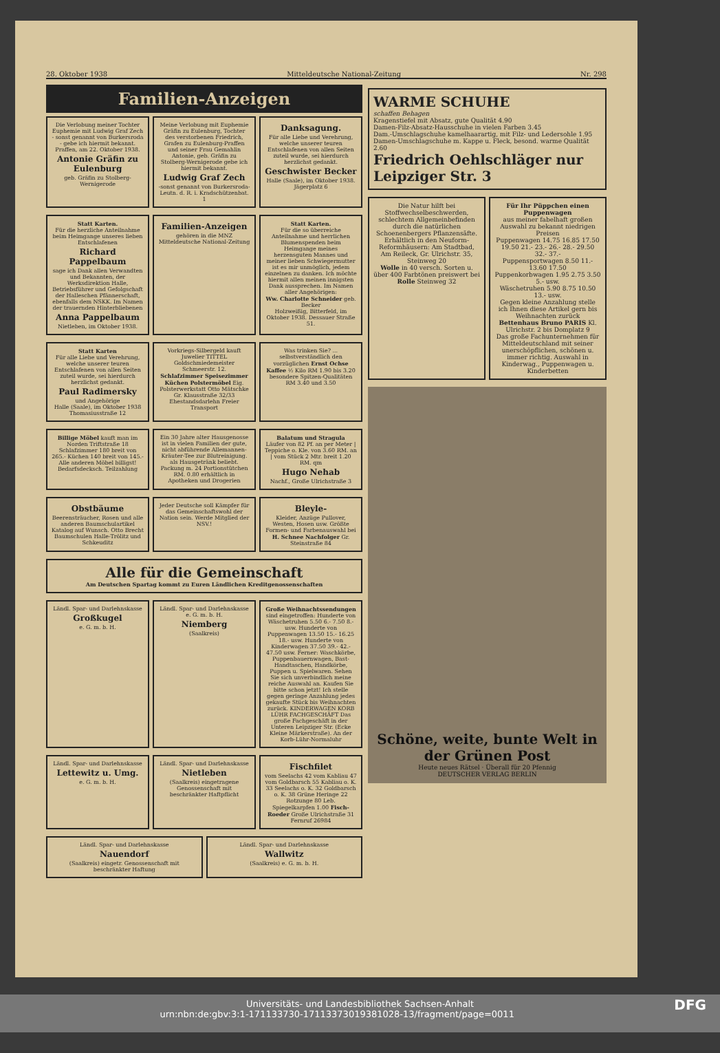28. Oktober 1938 Mitteldeutsche National-Zeitung Nr. 298
Familien-Anzeigen
Die Verlobung meiner Tochter Euphemie mit Ludwig Graf Zech - sonst genannt von Burkersroda - gebe ich hiermit bekannt.
Praffen, am 22. Oktober 1938.
Antonie Gräfin zu Eulenburg
geb. Gräfin zu Stolberg-Wernigerode
Meine Verlobung mit Euphemie Gräfin zu Eulenburg, Tochter des verstorbenen Friedrich, Grafen zu Eulenburg-Praffen und seiner Frau Gemahlin Antonie, geb. Gräfin zu Stolberg-Wernigerode gebe ich hiermit bekannt.
Ludwig Graf Zech
-sonst genannt von Burkersroda- Leutn. d. R. i. Kradschützenbat. 1
Danksagung.
Für alle Liebe und Verehrung, welche unserer teuren Entschlafenen von allen Seiten zuteil wurde, sei hierdurch herzlichst gedankt.
Geschwister Becker
Halle (Saale), im Oktober 1938. Jägerplatz 6
Statt Karten.
Für die herzliche Anteilnahme beim Heimgange unseres lieben Entschlafenen
Richard Pappelbaum
sage ich Dank allen Verwandten und Bekannten, der Werksdirektion Halle, Betriebsführer und Gefolgschaft der Halleschen Pfännerschaft, ebenfalls dem NSKK. Im Namen der trauernden Hinterbliebenen
Anna Pappelbaum
Nietleben, im Oktober 1938.
Familien-Anzeigen
gehören in die MNZ Mitteldeutsche National-Zeitung
Statt Karten.
Für die so überreiche Anteilnahme und herrlichen Blumenspenden beim Heimgange meines herzensguten Mannes und meiner lieben Schwiegermutter ist es mir unmöglich, jedem einzelnen zu danken. Ich möchte hiermit allen meinen innigsten Dank aussprechen. Im Namen aller Angehörigen:
Ww. Charlotte Schneider geb. Becker
Holzweißig, Bitterfeld, im Oktober 1938. Dessauer Straße 51.
Statt Karten
Für alle Liebe und Verehrung, welche unserer teuren Entschlafenen von allen Seiten zuteil wurde, sei hierdurch herzlichst gedankt.
Paul Radimersky
und Angehörige
Halle (Saale), im Oktober 1938 Thomasiusstraße 12
Vorkriegs-Silbergeld kauft Juwelier TITTEL Goldschmiedemeister Schmeerstr. 12.
Schlafzimmer Speisezimmer Küchen Polstermöbel Eig. Polsterwerkstatt Otto Mätschke Gr. Klausstraße 32/33 Ehestandsdarlehn Freier Transport
Was trinken Sie? ... selbstverständlich den vorzüglichen Ernst Ochse Kaffee ½ Kilo RM 1.90 bis 3.20 besondere Spitzen-Qualitäten RM 3.40 und 3.50
Billige Möbel kauft man im Norden Triftstraße 18 Schlafzimmer 180 breit von 265.- Küchen 140 breit von 145.- Alle anderen Möbel billigst! Bedarfsdecksch. Teilzahlung
Ein 30 Jahre alter Hausgenosse ist in vielen Familien der gute, nicht abführende Allemannen-Kräuter-Tee zur Blutreinigung. als Hausgetränk beliebt. Packung m. 24 Portionstütchen RM. 0.80 erhältlich in Apotheken und Drogerien
Balatum und Stragula
Läufer von 82 Pf. an per Meter | Teppiche o. Kle. von 3.60 RM. an | vom Stück 2 Mtr. breit 1.20 RM. qm
Hugo Nehab
Nachf., Große Ulrichstraße 3
Obstbäume
Beerensträucher, Rosen und alle anderen Baumschulartikel Katalog auf Wunsch. Otto Brecht Baumschulen Halle-Trölitz und Schkeuditz
Jeder Deutsche soll Kämpfer für das Gemeinschaftswohl der Nation sein. Werde Mitglied der NSV.!
Bleyle-
Kleider, Anzüge Pullover, Westen, Hosen usw. Größte Formen- und Farbenauswahl bei H. Schnee Nachfolger Gr. Steinstraße 84
Alle für die Gemeinschaft
Am Deutschen Spartag kommt zu Euren Ländlichen Kreditgenossenschaften
Ländl. Spar- und Darlehnskasse
Großkugel
e. G. m. b. H.
Ländl. Spar- und Darlehnskasse e. G. m. b. H.
Niemberg
(Saalkreis)
Große Weihnachtssendungen sind eingetroffen: Hunderte von Wäschetruhen 5.50 6.- 7.50 8.- usw. Hunderte von Puppenwagen 13.50 15.- 16.25 18.- usw. Hunderte von Kinderwagen 37.50 39.- 42.- 47.50 usw. Ferner: Waschkörbe, Puppenbauernwagen, Bast-Handtaschen, Handkörbe, Puppen u. Spielwaren. Sehen Sie sich unverbindlich meine reiche Auswahl an. Kaufen Sie bitte schon jetzt! Ich stelle gegen geringe Anzahlung jedes gekaufte Stück bis Weihnachten zurück. KINDERWAGEN KORB LÜHR FACHGESCHÄFT Das große Fachgeschäft in der Unteren Leipziger Str. (Ecke Kleine Märkerstraße). An der Korb-Lühr-Normaluhr
Ländl. Spar- und Darlehnskasse
Lettewitz u. Umg.
e. G. m. b. H.
Ländl. Spar- und Darlehnskasse
Nietleben
(Saalkreis) eingetragene Genossenschaft mit beschränkter Haftpflicht
Fischfilet
vom Seelachs 42 vom Kabliau 47 vom Goldbarsch 55 Kabliau o. K. 33 Seelachs o. K. 32 Goldbarsch o. K. 38 Grüne Heringe 22 Rotzunge 80 Leb. Spiegelkarpfen 1.00 Fisch-Roeder Große Ulrichstraße 31 Fernruf 26984
Ländl. Spar- und Darlehnskasse
Nauendorf
(Saalkreis) eingetr. Genossenschaft mit beschränkter Haftung
Ländl. Spar- und Darlehnskasse
Wallwitz
(Saalkreis) e. G. m. b. H.
WARME SCHUHE
schaffen Behagen
Kragenstiefel mit Absatz, gute Qualität 4.90
Damen-Filz-Absatz-Hausschuhe in vielen Farben 3.45
Dam.-Umschlagschuhe kamelhaarartig, mit Filz- und Ledersohle 1.95
Damen-Umschlagschuhe m. Kappe u. Fleck, besond. warme Qualität 2.60
Friedrich Oehlschläger nur Leipziger Str. 3
Die Natur hilft bei Stoffwechselbeschwerden, schlechtem Allgemeinbefinden durch die natürlichen Schoenenbergers Pflanzensäfte. Erhältlich in den Neuform-Reformhäusern: Am Stadtbad, Am Reileck, Gr. Ulrichstr. 35, Steinweg 20
Wolle in 40 versch. Sorten u. über 400 Farbtönen preiswert bei Rolle Steinweg 32
Für Ihr Püppchen einen Puppenwagen
aus meiner fabelhaft großen Auswahl zu bekannt niedrigen Preisen
Puppenwagen 14.75 16.85 17.50 19.50 21.- 23.- 26.- 28.- 29.50 32.- 37.-
Puppensportwagen 8.50 11.- 13.60 17.50
Puppenkorbwagen 1.95 2.75 3.50 5.- usw.
Wäschetruhen 5.90 8.75 10.50 13.- usw.
Gegen kleine Anzahlung stelle ich Ihnen diese Artikel gern bis Weihnachten zurück
Bettenhaus Bruno PARIS Kl. Ulrichstr. 2 bis Domplatz 9
Das große Fachunternehmen für Mitteldeutschland mit seiner unerschöpflichen, schönen u. immer richtig. Auswahl in Kinderwag., Puppenwagen u. Kinderbetten
Schöne, weite, bunte Welt in der Grünen Post
Heute neues Rätsel · Überall für 20 Pfennig
DEUTSCHER VERLAG BERLIN
Universitäts- und Landesbibliothek Sachsen-Anhalt
urn:nbn:de:gbv:3:1-171133730-17113373019381028-13/fragment/page=0011 DFG